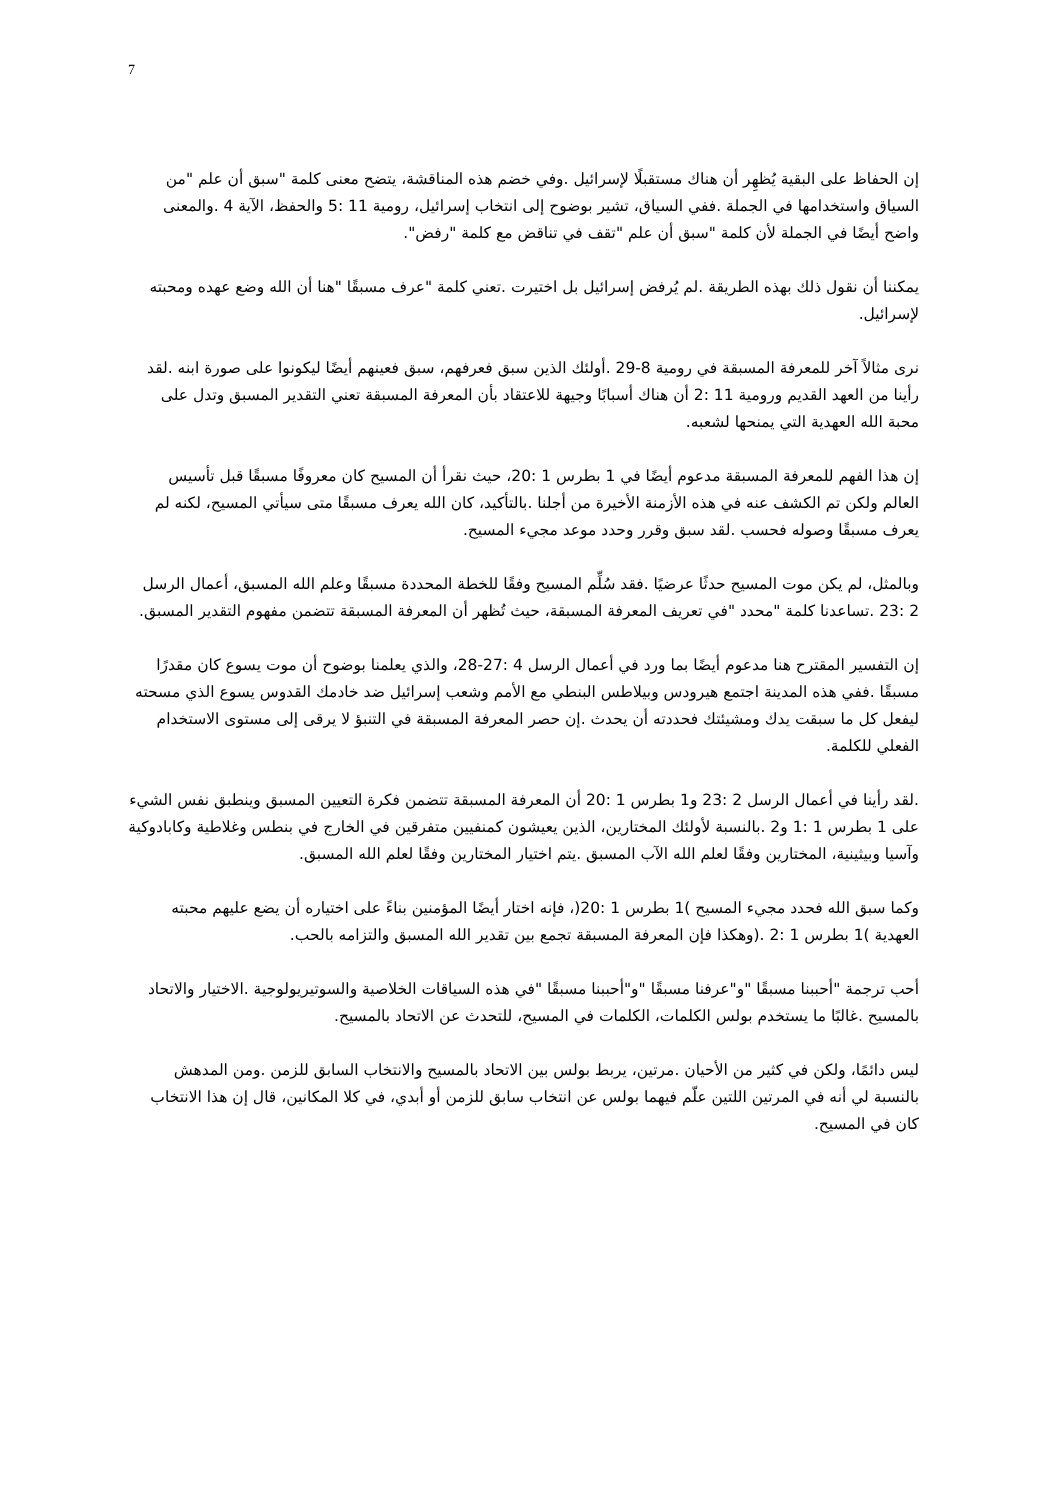7
إن الحفاظ على البقية يُظهِر أن هناك مستقبلًا لإسرائيل .وفي خضم هذه المناقشة، يتضح معنى كلمة "سبق أن علم "من السياق واستخدامها في الجملة .ففي السياق، تشير بوضوح إلى انتخاب إسرائيل، رومية 11 :5 والحفظ، الآية 4 .والمعنى واضح أيضًا في الجملة لأن كلمة "سبق أن علم "تقف في تناقض مع كلمة "رفض".
يمكننا أن نقول ذلك بهذه الطريقة .لم يُرفض إسرائيل بل اختيرت .تعني كلمة "عرف مسبقًا "هنا أن الله وضع عهده ومحبته لإسرائيل.
نرى مثالاً آخر للمعرفة المسبقة في رومية 8-29 .أولئك الذين سبق فعرفهم، سبق فعينهم أيضًا ليكونوا على صورة ابنه .لقد رأينا من العهد القديم ورومية 11 :2 أن هناك أسبابًا وجيهة للاعتقاد بأن المعرفة المسبقة تعني التقدير المسبق وتدل على محبة الله العهدية التي يمنحها لشعبه.
إن هذا الفهم للمعرفة المسبقة مدعوم أيضًا في 1 بطرس 1 :20، حيث نقرأ أن المسيح كان معروفًا مسبقًا قبل تأسيس العالم ولكن تم الكشف عنه في هذه الأزمنة الأخيرة من أجلنا .بالتأكيد، كان الله يعرف مسبقًا متى سيأتي المسيح، لكنه لم يعرف مسبقًا وصوله فحسب .لقد سبق وقرر وحدد موعد مجيء المسيح.
وبالمثل، لم يكن موت المسيح حدثًا عرضيًا .فقد سُلِّم المسيح وفقًا للخطة المحددة مسبقًا وعلم الله المسبق، أعمال الرسل 2 :23 .تساعدنا كلمة "محدد "في تعريف المعرفة المسبقة، حيث تُظهر أن المعرفة المسبقة تتضمن مفهوم التقدير المسبق.
إن التفسير المقترح هنا مدعوم أيضًا بما ورد في أعمال الرسل 4 :27-28، والذي يعلمنا بوضوح أن موت يسوع كان مقدرًا مسبقًا .ففي هذه المدينة اجتمع هيرودس وبيلاطس البنطي مع الأمم وشعب إسرائيل ضد خادمك القدوس يسوع الذي مسحته ليفعل كل ما سبقت يدك ومشيئتك فحددته أن يحدث .إن حصر المعرفة المسبقة في التنبؤ لا يرقى إلى مستوى الاستخدام الفعلي للكلمة.
.لقد رأينا في أعمال الرسل 2 :23 و1 بطرس 1 :20 أن المعرفة المسبقة تتضمن فكرة التعيين المسبق وينطبق نفس الشيء على 1 بطرس 1 :1 و2 .بالنسبة لأولئك المختارين، الذين يعيشون كمنفيين متفرقين في الخارج في بنطس وغلاطية وكابادوكية وآسيا وبيثينية، المختارين وفقًا لعلم الله الآب المسبق .يتم اختيار المختارين وفقًا لعلم الله المسبق.
وكما سبق الله فحدد مجيء المسيح )1 بطرس 1 :20(، فإنه اختار أيضًا المؤمنين بناءً على اختياره أن يضع عليهم محبته العهدية )1 بطرس 1 :2 .(وهكذا فإن المعرفة المسبقة تجمع بين تقدير الله المسبق والتزامه بالحب.
أحب ترجمة "أحببنا مسبقًا "و"عرفنا مسبقًا "و"أحببنا مسبقًا "في هذه السياقات الخلاصية والسوتيريولوجية .الاختيار والاتحاد بالمسيح .غالبًا ما يستخدم بولس الكلمات، الكلمات في المسيح، للتحدث عن الاتحاد بالمسيح.
ليس دائمًا، ولكن في كثير من الأحيان .مرتين، يربط بولس بين الاتحاد بالمسيح والانتخاب السابق للزمن .ومن المدهش بالنسبة لي أنه في المرتين اللتين علّم فيهما بولس عن انتخاب سابق للزمن أو أبدي، في كلا المكانين، قال إن هذا الانتخاب كان في المسيح.